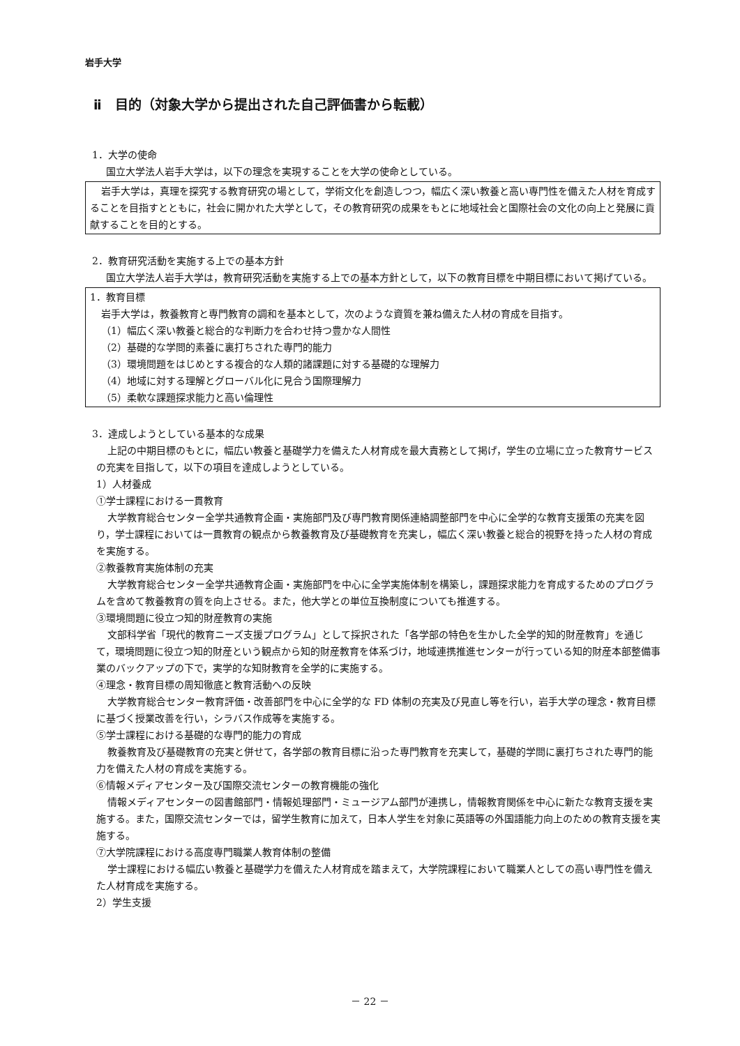岩手大学
ⅱ　目的（対象大学から提出された自己評価書から転載）
1．大学の使命
国立大学法人岩手大学は，以下の理念を実現することを大学の使命としている。
岩手大学は，真理を探究する教育研究の場として，学術文化を創造しつつ，幅広く深い教養と高い専門性を備えた人材を育成することを目指すとともに，社会に開かれた大学として，その教育研究の成果をもとに地域社会と国際社会の文化の向上と発展に貢献することを目的とする。
2．教育研究活動を実施する上での基本方針
国立大学法人岩手大学は，教育研究活動を実施する上での基本方針として，以下の教育目標を中期目標において掲げている。
1．教育目標
岩手大学は，教養教育と専門教育の調和を基本として，次のような資質を兼ね備えた人材の育成を目指す。
（1）幅広く深い教養と総合的な判断力を合わせ持つ豊かな人間性
（2）基礎的な学問的素養に裏打ちされた専門的能力
（3）環境問題をはじめとする複合的な人類的諸課題に対する基礎的な理解力
（4）地域に対する理解とグローバル化に見合う国際理解力
（5）柔軟な課題探求能力と高い倫理性
3．達成しようとしている基本的な成果
上記の中期目標のもとに，幅広い教養と基礎学力を備えた人材育成を最大責務として掲げ，学生の立場に立った教育サービスの充実を目指して，以下の項目を達成しようとしている。
1）人材養成
①学士課程における一貫教育
大学教育総合センター全学共通教育企画・実施部門及び専門教育関係連絡調整部門を中心に全学的な教育支援策の充実を図り，学士課程においては一貫教育の観点から教養教育及び基礎教育を充実し，幅広く深い教養と総合的視野を持った人材の育成を実施する。
②教養教育実施体制の充実
大学教育総合センター全学共通教育企画・実施部門を中心に全学実施体制を構築し，課題探求能力を育成するためのプログラムを含めて教養教育の質を向上させる。また，他大学との単位互換制度についても推進する。
③環境問題に役立つ知的財産教育の実施
文部科学省「現代的教育ニーズ支援プログラム」として採択された「各学部の特色を生かした全学的知的財産教育」を通じて，環境問題に役立つ知的財産という観点から知的財産教育を体系づけ，地域連携推進センターが行っている知的財産本部整備事業のバックアップの下で，実学的な知財教育を全学的に実施する。
④理念・教育目標の周知徹底と教育活動への反映
大学教育総合センター教育評価・改善部門を中心に全学的な FD 体制の充実及び見直し等を行い，岩手大学の理念・教育目標に基づく授業改善を行い，シラバス作成等を実施する。
⑤学士課程における基礎的な専門的能力の育成
教養教育及び基礎教育の充実と併せて，各学部の教育目標に沿った専門教育を充実して，基礎的学問に裏打ちされた専門的能力を備えた人材の育成を実施する。
⑥情報メディアセンター及び国際交流センターの教育機能の強化
情報メディアセンターの図書館部門・情報処理部門・ミュージアム部門が連携し，情報教育関係を中心に新たな教育支援を実施する。また，国際交流センターでは，留学生教育に加えて，日本人学生を対象に英語等の外国語能力向上のための教育支援を実施する。
⑦大学院課程における高度専門職業人教育体制の整備
学士課程における幅広い教養と基礎学力を備えた人材育成を踏まえて，大学院課程において職業人としての高い専門性を備えた人材育成を実施する。
2）学生支援
－ 22 －